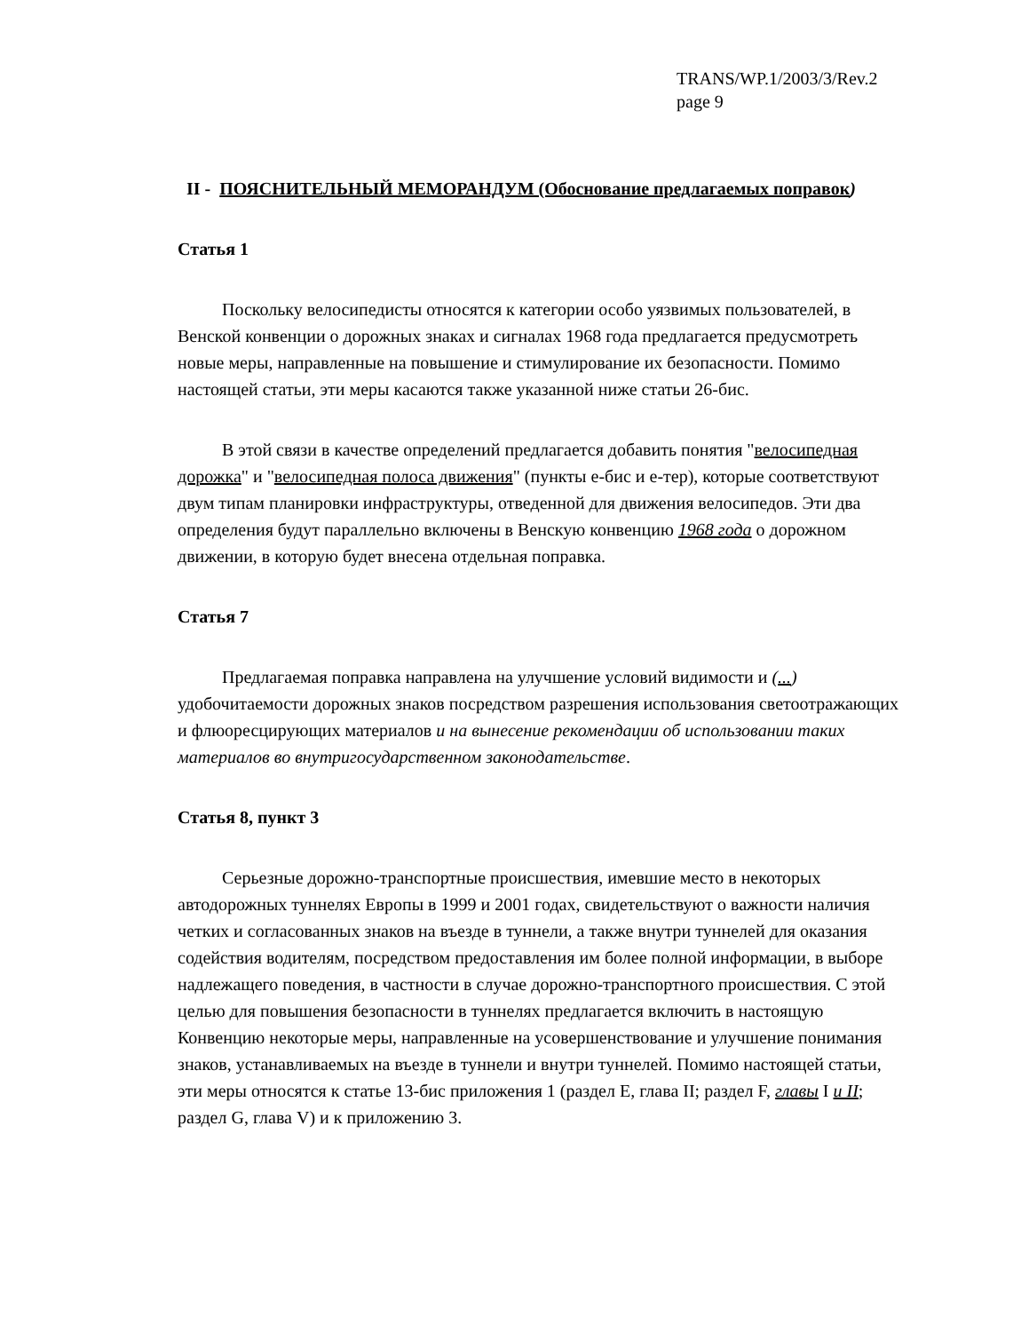TRANS/WP.1/2003/3/Rev.2
page 9
II - ПОЯСНИТЕЛЬНЫЙ МЕМОРАНДУМ (Обоснование предлагаемых поправок)
Статья 1
Поскольку велосипедисты относятся к категории особо уязвимых пользователей, в Венской конвенции о дорожных знаках и сигналах 1968 года предлагается предусмотреть новые меры, направленные на повышение и стимулирование их безопасности. Помимо настоящей статьи, эти меры касаются также указанной ниже статьи 26-бис.
В этой связи в качестве определений предлагается добавить понятия "велосипедная дорожка" и "велосипедная полоса движения" (пункты е-бис и е-тер), которые соответствуют двум типам планировки инфраструктуры, отведенной для движения велосипедов. Эти два определения будут параллельно включены в Венскую конвенцию 1968 года о дорожном движении, в которую будет внесена отдельная поправка.
Статья 7
Предлагаемая поправка направлена на улучшение условий видимости и (...) удобочитаемости дорожных знаков посредством разрешения использования светоотражающих и флюоресцирующих материалов и на вынесение рекомендации об использовании таких материалов во внутригосударственном законодательстве.
Статья 8, пункт 3
Серьезные дорожно-транспортные происшествия, имевшие место в некоторых автодорожных туннелях Европы в 1999 и 2001 годах, свидетельствуют о важности наличия четких и согласованных знаков на въезде в туннели, а также внутри туннелей для оказания содействия водителям, посредством предоставления им более полной информации, в выборе надлежащего поведения, в частности в случае дорожно-транспортного происшествия. С этой целью для повышения безопасности в туннелях предлагается включить в настоящую Конвенцию некоторые меры, направленные на усовершенствование и улучшение понимания знаков, устанавливаемых на въезде в туннели и внутри туннелей. Помимо настоящей статьи, эти меры относятся к статье 13-бис приложения 1 (раздел Е, глава II; раздел F, главы I и II; раздел G, глава V) и к приложению 3.